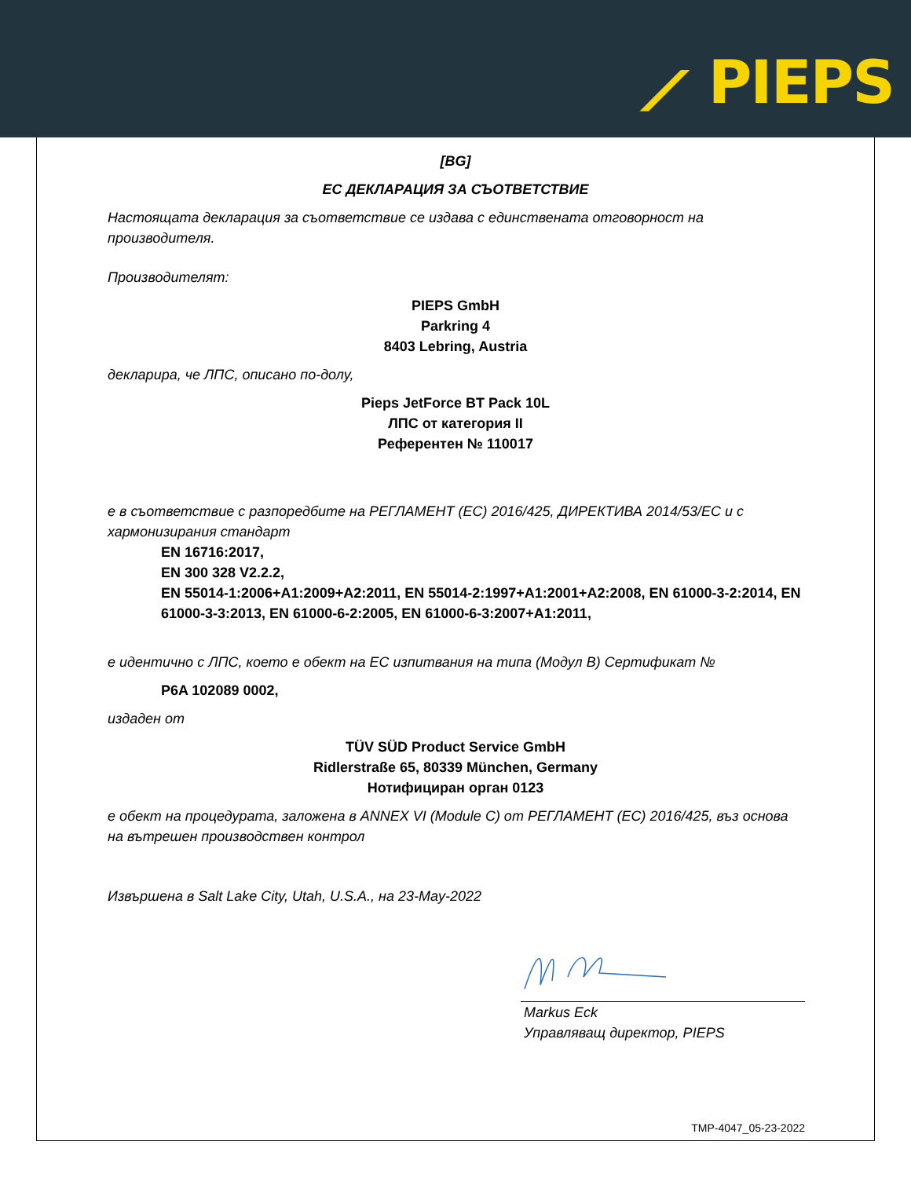⟋ PIEPS
[BG]
ЕС ДЕКЛАРАЦИЯ ЗА СЪОТВЕТСТВИЕ
Настоящата декларация за съответствие се издава с единствената отговорност на производителя.
Производителят:
PIEPS GmbH
Parkring 4
8403 Lebring, Austria
декларира, че ЛПС, описано по-долу,
Pieps JetForce BT Pack 10L
ЛПС от категория II
Референтен № 110017
е в съответствие с разпоредбите на РЕГЛАМЕНТ (ЕС) 2016/425, ДИРЕКТИВА 2014/53/ЕС и с хармонизирания стандарт
EN 16716:2017,
EN 300 328 V2.2.2,
EN 55014-1:2006+A1:2009+A2:2011, EN 55014-2:1997+A1:2001+A2:2008, EN 61000-3-2:2014, EN 61000-3-3:2013, EN 61000-6-2:2005, EN 61000-6-3:2007+A1:2011,
е идентично с ЛПС, което е обект на ЕС изпитвания на типа (Модул B) Сертификат №
P6A 102089 0002,
издаден от
TÜV SÜD Product Service GmbH
Ridlerstraße 65, 80339 München, Germany
Нотифициран орган 0123
е обект на процедурата, заложена в ANNEX VI (Module C) от РЕГЛАМЕНТ (ЕС) 2016/425, въз основа на вътрешен производствен контрол
Извършена в Salt Lake City, Utah, U.S.A., на 23-May-2022
Markus Eck
Управляващ директор, PIEPS
TMP-4047_05-23-2022